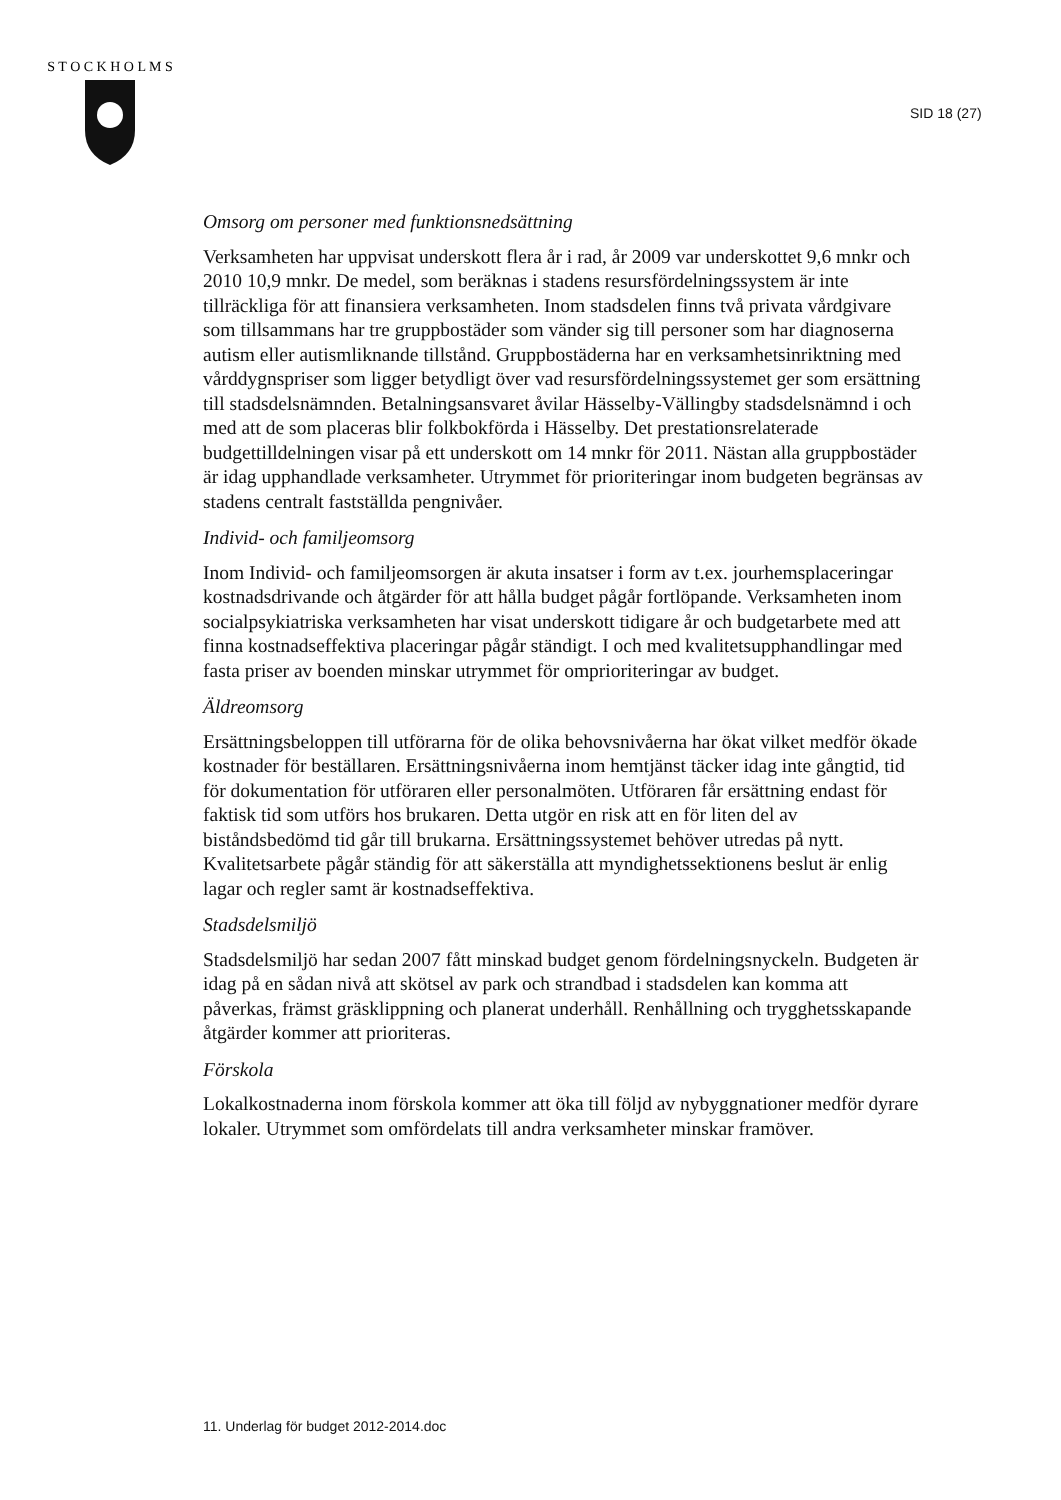S T O C K H O L M S
SID 18 (27)
Omsorg om personer med funktionsnedsättning
Verksamheten har uppvisat underskott flera år i rad, år 2009 var underskottet 9,6 mnkr och 2010 10,9 mnkr. De medel, som beräknas i stadens resursfördelningssystem är inte tillräckliga för att finansiera verksamheten. Inom stadsdelen finns två privata vårdgivare som tillsammans har tre gruppbostäder som vänder sig till personer som har diagnoserna autism eller autismliknande tillstånd. Gruppbostäderna har en verksamhetsinriktning med vårddygnspriser som ligger betydligt över vad resursfördelningssystemet ger som ersättning till stadsdelsnämnden. Betalningsansvaret åvilar Hässelby-Vällingby stadsdelsnämnd i och med att de som placeras blir folkbokförda i Hässelby. Det prestationsrelaterade budgettilldelningen visar på ett underskott om 14 mnkr för 2011. Nästan alla gruppbostäder är idag upphandlade verksamheter. Utrymmet för prioriteringar inom budgeten begränsas av stadens centralt fastställda pengnivåer.
Individ- och familjeomsorg
Inom Individ- och familjeomsorgen är akuta insatser i form av t.ex. jourhemsplaceringar kostnadsdrivande och åtgärder för att hålla budget pågår fortlöpande. Verksamheten inom socialpsykiatriska verksamheten har visat underskott tidigare år och budgetarbete med att finna kostnadseffektiva placeringar pågår ständigt. I och med kvalitetsupphandlingar med fasta priser av boenden minskar utrymmet för omprioriteringar av budget.
Äldreomsorg
Ersättningsbeloppen till utförarna för de olika behovsnivåerna har ökat vilket medför ökade kostnader för beställaren. Ersättningsnivåerna inom hemtjänst täcker idag inte gångtid, tid för dokumentation för utföraren eller personalmöten. Utföraren får ersättning endast för faktisk tid som utförs hos brukaren. Detta utgör en risk att en för liten del av biståndsbedömd tid går till brukarna. Ersättningssystemet behöver utredas på nytt. Kvalitetsarbete pågår ständig för att säkerställa att myndighetssektionens beslut är enlig lagar och regler samt är kostnadseffektiva.
Stadsdelsmiljö
Stadsdelsmiljö har sedan 2007 fått minskad budget genom fördelningsnyckeln. Budgeten är idag på en sådan nivå att skötsel av park och strandbad i stadsdelen kan komma att påverkas, främst gräsklippning och planerat underhåll. Renhållning och trygghetsskapande åtgärder kommer att prioriteras.
Förskola
Lokalkostnaderna inom förskola kommer att öka till följd av nybyggnationer medför dyrare lokaler. Utrymmet som omfördelats till andra verksamheter minskar framöver.
11. Underlag för budget 2012-2014.doc